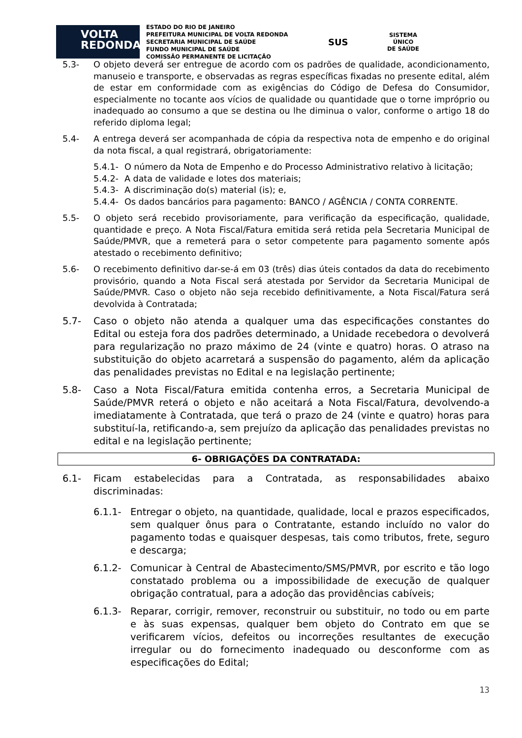VOLTA
REDONDA
ESTADO DO RIO DE JANEIRO
PREFEITURA MUNICIPAL DE VOLTA REDONDA
SECRETARIA MUNICIPAL DE SAÚDE
FUNDO MUNICIPAL DE SAÚDE
COMISSÃO PERMANENTE DE LICITAÇÃO
SUS
SISTEMA
ÚNICO
DE SAÚDE
5.3- O objeto deverá ser entregue de acordo com os padrões de qualidade, acondicionamento, manuseio e transporte, e observadas as regras específicas fixadas no presente edital, além de estar em conformidade com as exigências do Código de Defesa do Consumidor, especialmente no tocante aos vícios de qualidade ou quantidade que o torne impróprio ou inadequado ao consumo a que se destina ou lhe diminua o valor, conforme o artigo 18 do referido diploma legal;
5.4- A entrega deverá ser acompanhada de cópia da respectiva nota de empenho e do original da nota fiscal, a qual registrará, obrigatoriamente:
5.4.1- O número da Nota de Empenho e do Processo Administrativo relativo à licitação;
5.4.2- A data de validade e lotes dos materiais;
5.4.3- A discriminação do(s) material (is); e,
5.4.4- Os dados bancários para pagamento: BANCO / AGÊNCIA / CONTA CORRENTE.
5.5- O objeto será recebido provisoriamente, para verificação da especificação, qualidade, quantidade e preço. A Nota Fiscal/Fatura emitida será retida pela Secretaria Municipal de Saúde/PMVR, que a remeterá para o setor competente para pagamento somente após atestado o recebimento definitivo;
5.6- O recebimento definitivo dar-se-á em 03 (três) dias úteis contados da data do recebimento provisório, quando a Nota Fiscal será atestada por Servidor da Secretaria Municipal de Saúde/PMVR. Caso o objeto não seja recebido definitivamente, a Nota Fiscal/Fatura será devolvida à Contratada;
5.7- Caso o objeto não atenda a qualquer uma das especificações constantes do Edital ou esteja fora dos padrões determinado, a Unidade recebedora o devolverá para regularização no prazo máximo de 24 (vinte e quatro) horas. O atraso na substituição do objeto acarretará a suspensão do pagamento, além da aplicação das penalidades previstas no Edital e na legislação pertinente;
5.8- Caso a Nota Fiscal/Fatura emitida contenha erros, a Secretaria Municipal de Saúde/PMVR reterá o objeto e não aceitará a Nota Fiscal/Fatura, devolvendo-a imediatamente à Contratada, que terá o prazo de 24 (vinte e quatro) horas para substituí-la, retificando-a, sem prejuízo da aplicação das penalidades previstas no edital e na legislação pertinente;
6- OBRIGAÇÕES DA CONTRATADA:
6.1- Ficam estabelecidas para a Contratada, as responsabilidades abaixo discriminadas:
6.1.1- Entregar o objeto, na quantidade, qualidade, local e prazos especificados, sem qualquer ônus para o Contratante, estando incluído no valor do pagamento todas e quaisquer despesas, tais como tributos, frete, seguro e descarga;
6.1.2- Comunicar à Central de Abastecimento/SMS/PMVR, por escrito e tão logo constatado problema ou a impossibilidade de execução de qualquer obrigação contratual, para a adoção das providências cabíveis;
6.1.3- Reparar, corrigir, remover, reconstruir ou substituir, no todo ou em parte e às suas expensas, qualquer bem objeto do Contrato em que se verificarem vícios, defeitos ou incorreções resultantes de execução irregular ou do fornecimento inadequado ou desconforme com as especificações do Edital;
13